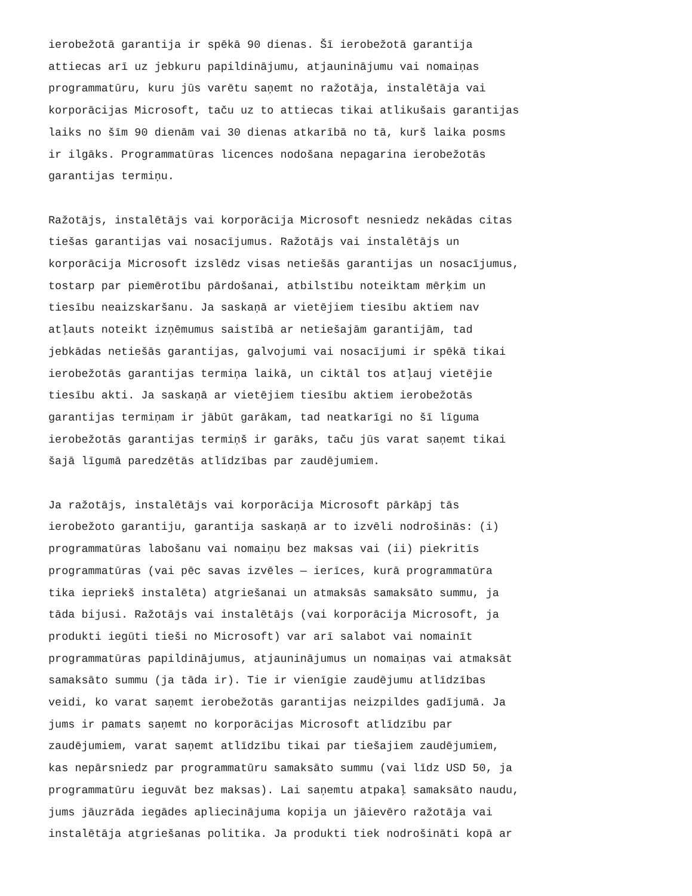ierobežotā garantija ir spēkā 90 dienas. Šī ierobežotā garantija attiecas arī uz jebkuru papildinājumu, atjauninājumu vai nomaiņas programmatūru, kuru jūs varētu saņemt no ražotāja, instalētāja vai korporācijas Microsoft, taču uz to attiecas tikai atlikušais garantijas laiks no šīm 90 dienām vai 30 dienas atkarībā no tā, kurš laika posms ir ilgāks. Programmatūras licences nodošana nepagarina ierobežotās garantijas termiņu.
Ražotājs, instalētājs vai korporācija Microsoft nesniedz nekādas citas tiešas garantijas vai nosacījumus. Ražotājs vai instalētājs un korporācija Microsoft izslēdz visas netiešās garantijas un nosacījumus, tostarp par piemērotību pārdošanai, atbilstību noteiktam mērķim un tiesību neaizskaršanu. Ja saskaņā ar vietējiem tiesību aktiem nav atļauts noteikt izņēmumus saistībā ar netiešajām garantijām, tad jebkādas netiešās garantijas, galvojumi vai nosacījumi ir spēkā tikai ierobežotās garantijas termiņa laikā, un ciktāl tos atļauj vietējie tiesību akti. Ja saskaņā ar vietējiem tiesību aktiem ierobežotās garantijas termiņam ir jābūt garākam, tad neatkarīgi no šī līguma ierobežotās garantijas termiņš ir garāks, taču jūs varat saņemt tikai šajā līgumā paredzētās atlīdzības par zaudējumiem.
Ja ražotājs, instalētājs vai korporācija Microsoft pārkāpj tās ierobežoto garantiju, garantija saskaņā ar to izvēli nodrošinās: (i) programmatūras labošanu vai nomaiņu bez maksas vai (ii) piekritīs programmatūras (vai pēc savas izvēles — ierīces, kurā programmatūra tika iepriekš instalēta) atgriešanai un atmaksās samaksāto summu, ja tāda bijusi. Ražotājs vai instalētājs (vai korporācija Microsoft, ja produkti iegūti tieši no Microsoft) var arī salabot vai nomainīt programmatūras papildinājumus, atjauninājumus un nomaiņas vai atmaksāt samaksāto summu (ja tāda ir). Tie ir vienīgie zaudējumu atlīdzības veidi, ko varat saņemt ierobežotās garantijas neizpildes gadījumā. Ja jums ir pamats saņemt no korporācijas Microsoft atlīdzību par zaudējumiem, varat saņemt atlīdzību tikai par tiešajiem zaudējumiem, kas nepārsniedz par programmatūru samaksāto summu (vai līdz USD 50, ja programmatūru ieguvāt bez maksas). Lai saņemtu atpakaļ samaksāto naudu, jums jāuzrāda iegādes apliecinājuma kopija un jāievēro ražotāja vai instalētāja atgriešanas politika. Ja produkti tiek nodrošināti kopā ar